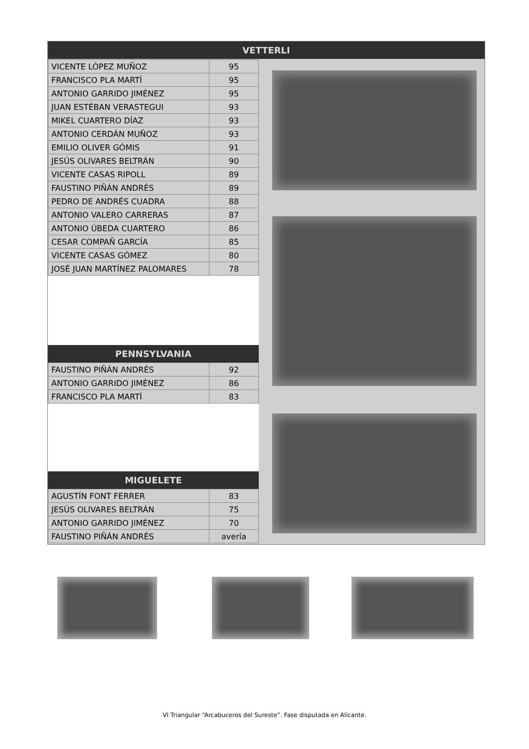VETTERLI
| VICENTE LÓPEZ MUÑOZ | 95 |
| FRANCISCO PLA MARTÍ | 95 |
| ANTONIO GARRIDO JIMÉNEZ | 95 |
| JUAN ESTÉBAN VERASTEGUI | 93 |
| MIKEL CUARTERO DÍAZ | 93 |
| ANTONIO CERDÁN MUÑOZ | 93 |
| EMILIO OLIVER GÓMIS | 91 |
| JESÚS OLIVARES BELTRÁN | 90 |
| VICENTE CASAS RIPOLL | 89 |
| FAUSTINO PIÑÁN ANDRÉS | 89 |
| PEDRO DE ANDRÉS CUADRA | 88 |
| ANTONIO VALERO CARRERAS | 87 |
| ANTONIO ÚBEDA CUARTERO | 86 |
| CESAR COMPAÑ GARCÍA | 85 |
| VICENTE CASAS GÓMEZ | 80 |
| JOSÉ JUAN MARTÍNEZ PALOMARES | 78 |
PENNSYLVANIA
| FAUSTINO PIÑÁN ANDRÉS | 92 |
| ANTONIO GARRIDO JIMÉNEZ | 86 |
| FRANCISCO PLA MARTÍ | 83 |
MIGUELETE
| AGUSTÍN FONT FERRER | 83 |
| JESÚS OLIVARES BELTRÁN | 75 |
| ANTONIO GARRIDO JIMÉNEZ | 70 |
| FAUSTINO PIÑÁN ANDRÉS | avería |
VI Triangular “Arcabuceros del Sureste”. Fase disputada en Alicante.